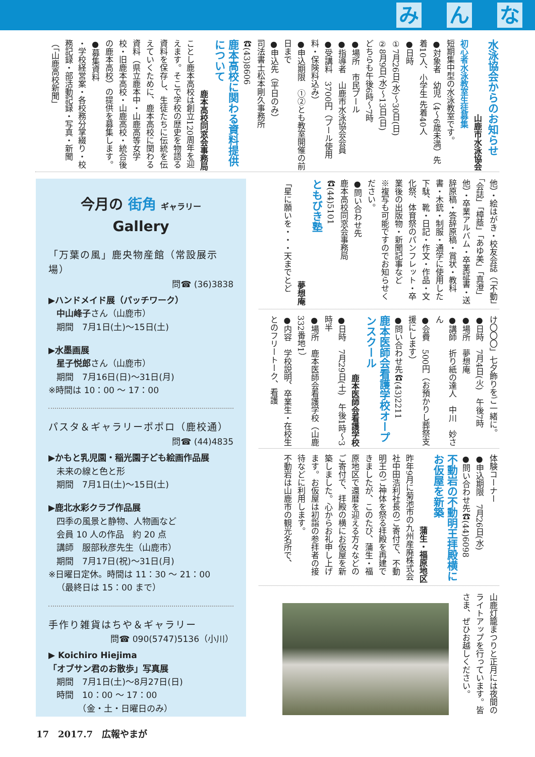み ん な
水泳協会からのお知らせ
山鹿市水泳協会
初心者水泳教室生徒募集
短期集中型の水泳教室です。
●対象者　幼児（4～6歳未満）先着10人、小学生 先着40人
●日時
①7月26日(水)～30日(日)
②8月9日(水)～13日(日)
どちらも午後6時～7時
●場所　市民プール
●指導者　山鹿市水泳協会会員
●受講料　3700円（プール使用料・保険料込み）
●申込期限　①②とも教室開催の前日まで
●申込先（平日のみ）
司法書士松本剛久事務所　☎(43)8606
鹿本高校に関わる資料提供について
鹿本高校同窓会事務局
ことし鹿本高校は創立120周年を迎えます。そこで学校の歴史を物語る資料を保存し、生徒たちに伝統を伝えていくために、鹿本高校に関わる資料（県立鹿本中・山鹿高等女学校・旧鹿本高校・山鹿高校・統合後の鹿本高校）の提供を募集します。
●募集資料
・学校経営案・各校務分掌綴り・校務記録・部活動記録・写真・新聞（「山鹿高校新聞」
今月の 街角 ギャラリー
Gallery
「万葉の風」鹿央物産館（常設展示場）
問☎ (36)3838
▶ハンドメイド展（パッチワーク）
中山峰子さん（山鹿市）
期間　7月1日(土)～15日(土)
▶水墨画展
星子悦郎さん（山鹿市）
期間　7月16日(日)～31日(月)
※時間は 10：00 ～ 17：00
パスタ＆ギャラリーポポロ（鹿校通）
問☎ (44)4835
▶かもと乳児園・稲光園子ども絵画作品展
未来の線と色と形
期間　7月1日(土)～15日(土)
▶鹿北水彩クラブ作品展
四季の風景と静物、人物画など
会員 10 人の作品　約 20 点
講師　服部秋彦先生（山鹿市）
期間　7月17日(祝)～31日(月)
※日曜日定休。時間は 11：30 ～ 21：00
（最終日は 15：00 まで）
手作り雑貨はちや＆ギャラリー
問☎ 090(5747)5136（小川）
▶ Koichiro Hiejima
「オブサン君のお散歩」写真展
期間　7月1日(土)～8月27日(日)
時間　10：00 ～ 17：00
　　　（金・土・日曜日のみ）
他）・絵はがき・校友会誌（「不動」「会誌」「樟蔭」「あゆ美」「真澄」他）・卒業アルバム・卒業証書・送辞原稿・答辞原稿・賞状・教科書・木銃・制服・通学に使用した下駄、靴・日記・作文・作品・文化祭、体育祭のパンフレット・卒業後の出版物・新聞記事など
※複写も可能ですのでお知らせください。
●問い合わせ先
鹿本高校同窓会事務局　☎(44)5101
ともびき塾
夢想庵
「星に願いを・・・天までとど
け〇〇〇」七夕飾りをご一緒に。
●日時　7月4日(火)　午後7時
●場所　夢想庵
●講師　折り紙の達人　中川　妙さん
●会費　500円（お預かりし葬祭支援にします）
●問い合わせ先☎(43)2211
鹿本医師会看護学校オープンスクール
鹿本医師会看護学校
●日時　7月29日(土)　午後1時～3時半
●場所　鹿本医師会看護学校（山鹿332番地1）
●内容　学校説明、卒業生・在校生とのフリートーク、看護
体験コーナー
●申込期限　7月26日(水)
●問い合わせ先☎(44)6098
不動岩の不動明王拝殿横にお仮屋を新築
蒲生・福原地区
昨年9月に菊池市の九州産廃株式会社中田浩利社長のご寄付で、不動明王のご神体を祭る拝殿を再建できましたが、このたび、蒲生・福原地区で還暦を迎える方々などのご寄付で、拝殿の横にお仮屋を新築しました。心からお礼申し上げます。お仮屋は初詣の参拝者の接待などに利用します。
不動岩は山鹿市の観光名所で、
山鹿灯籠まつりと正月には夜間のライトアップを行っています。皆さま、ぜひお越しください。
17　2017.7　広報やまが